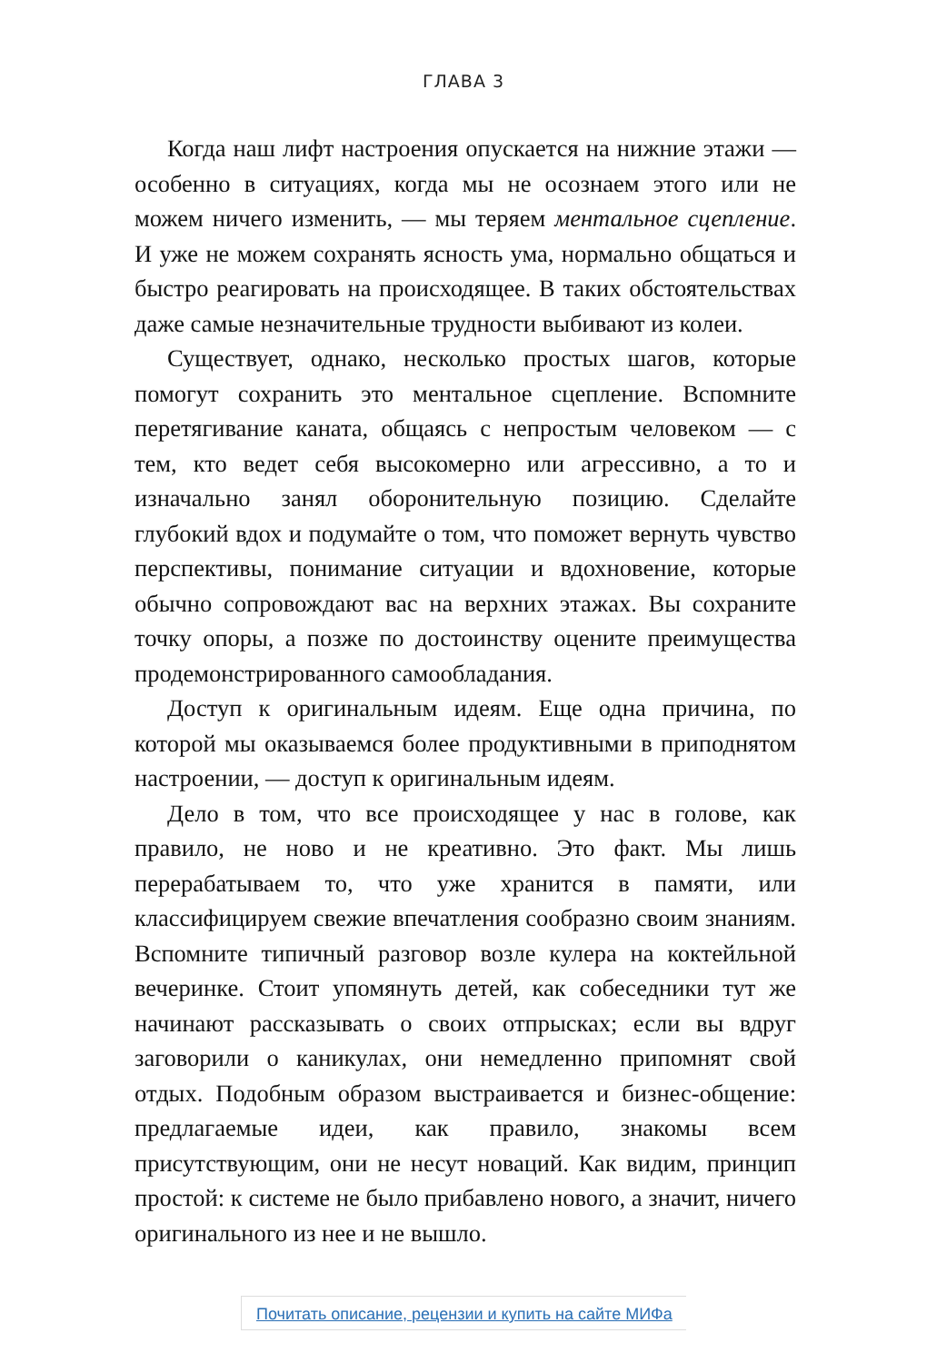ГЛАВА 3
Когда наш лифт настроения опускается на нижние этажи — особенно в ситуациях, когда мы не осознаем этого или не можем ничего изменить, — мы теряем ментальное сцепление. И уже не можем сохранять ясность ума, нормально общаться и быстро реагировать на происходящее. В таких обстоятельствах даже самые незначительные трудности выбивают из колеи.
Существует, однако, несколько простых шагов, которые помогут сохранить это ментальное сцепление. Вспомните перетягивание каната, общаясь с непростым человеком — с тем, кто ведет себя высокомерно или агрессивно, а то и изначально занял оборонительную позицию. Сделайте глубокий вдох и подумайте о том, что поможет вернуть чувство перспективы, понимание ситуации и вдохновение, которые обычно сопровождают вас на верхних этажах. Вы сохраните точку опоры, а позже по достоинству оцените преимущества продемонстрированного самообладания.
Доступ к оригинальным идеям. Еще одна причина, по которой мы оказываемся более продуктивными в приподнятом настроении, — доступ к оригинальным идеям.
Дело в том, что все происходящее у нас в голове, как правило, не ново и не креативно. Это факт. Мы лишь перерабатываем то, что уже хранится в памяти, или классифицируем свежие впечатления сообразно своим знаниям. Вспомните типичный разговор возле кулера на коктейльной вечеринке. Стоит упомянуть детей, как собеседники тут же начинают рассказывать о своих отпрысках; если вы вдруг заговорили о каникулах, они немедленно припомнят свой отдых. Подобным образом выстраивается и бизнес-общение: предлагаемые идеи, как правило, знакомы всем присутствующим, они не несут новаций. Как видим, принцип простой: к системе не было прибавлено нового, а значит, ничего оригинального из нее и не вышло.
Почитать описание, рецензии и купить на сайте МИФа